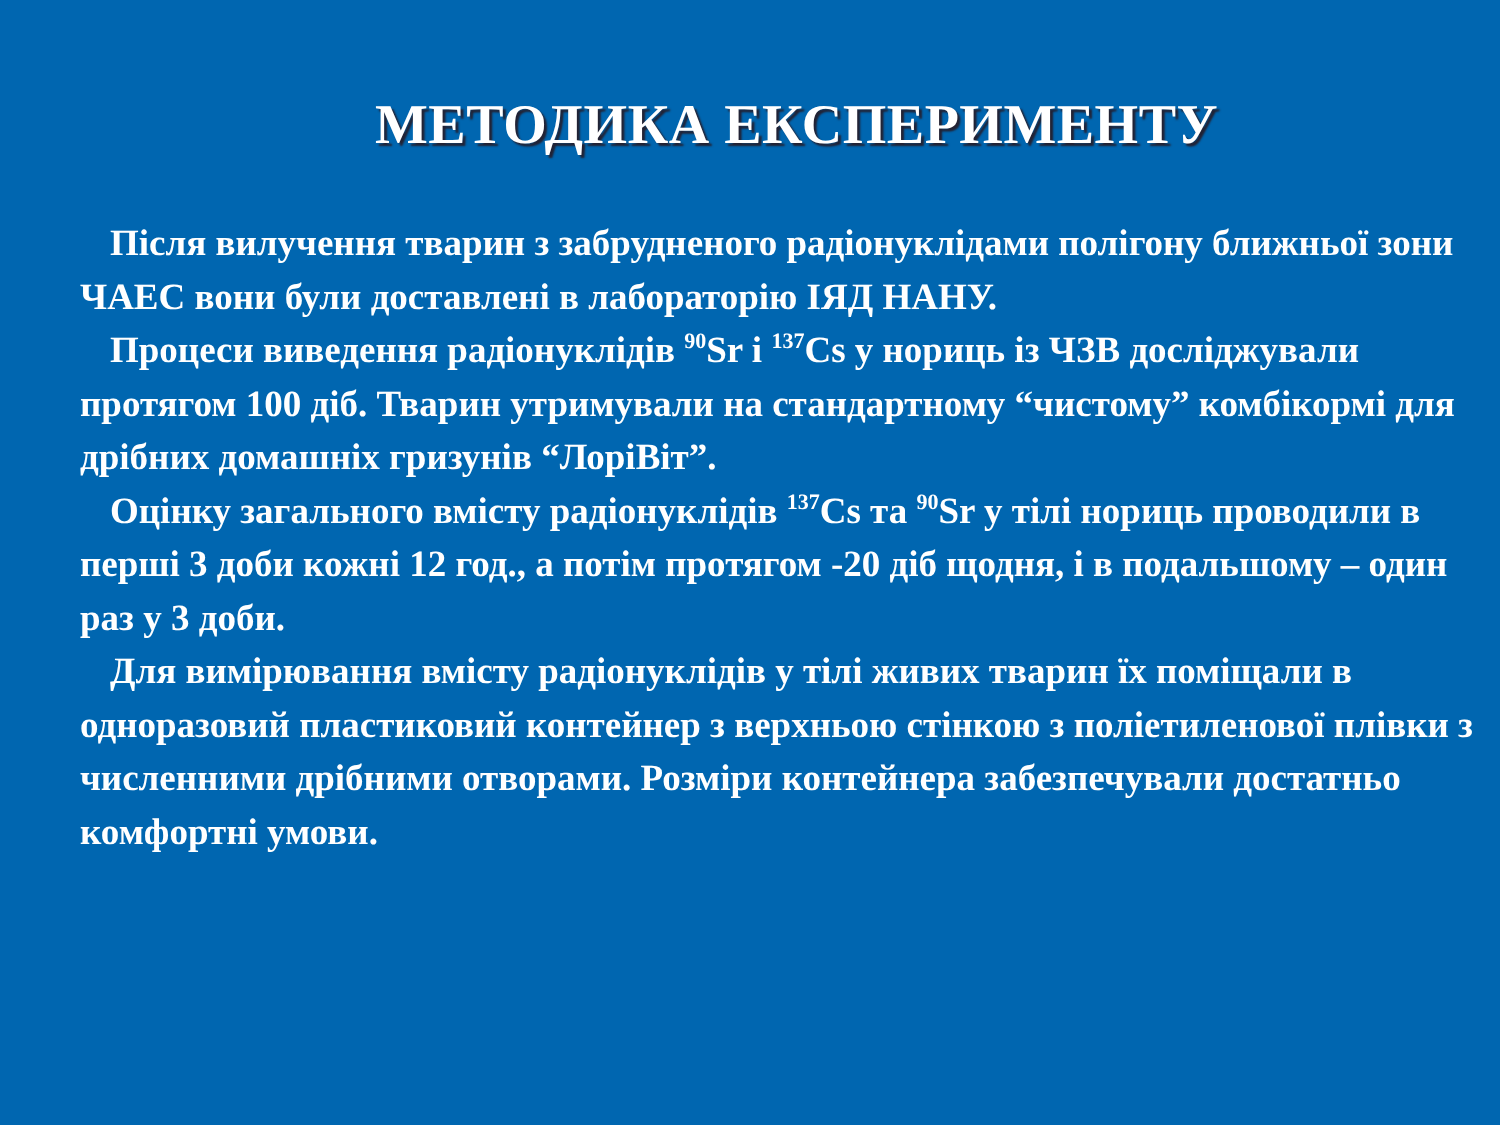МЕТОДИКА ЕКСПЕРИМЕНТУ
Після вилучення тварин з забрудненого радіонуклідами полігону ближньої зони ЧАЕС вони були доставлені в лабораторію ІЯД НАНУ.
Процеси виведення радіонуклідів <sup>90</sup>Sr і <sup>137</sup>Cs у нориць із ЧЗВ досліджували протягом 100 діб. Тварин утримували на стандартному “чистому” комбікормі для дрібних домашніх гризунів “ЛоріВіт”.
Оцінку загального вмісту радіонуклідів <sup>137</sup>Cs та <sup>90</sup>Sr у тілі нориць проводили в перші 3 доби кожні 12 год., а потім протягом -20 діб щодня, і в подальшому – один раз у 3 доби.
Для вимірювання вмісту радіонуклідів у тілі живих тварин їх поміщали в одноразовий пластиковий контейнер з верхньою стінкою з поліетиленової плівки з численними дрібними отворами. Розміри контейнера забезпечували достатньо комфортні умови.